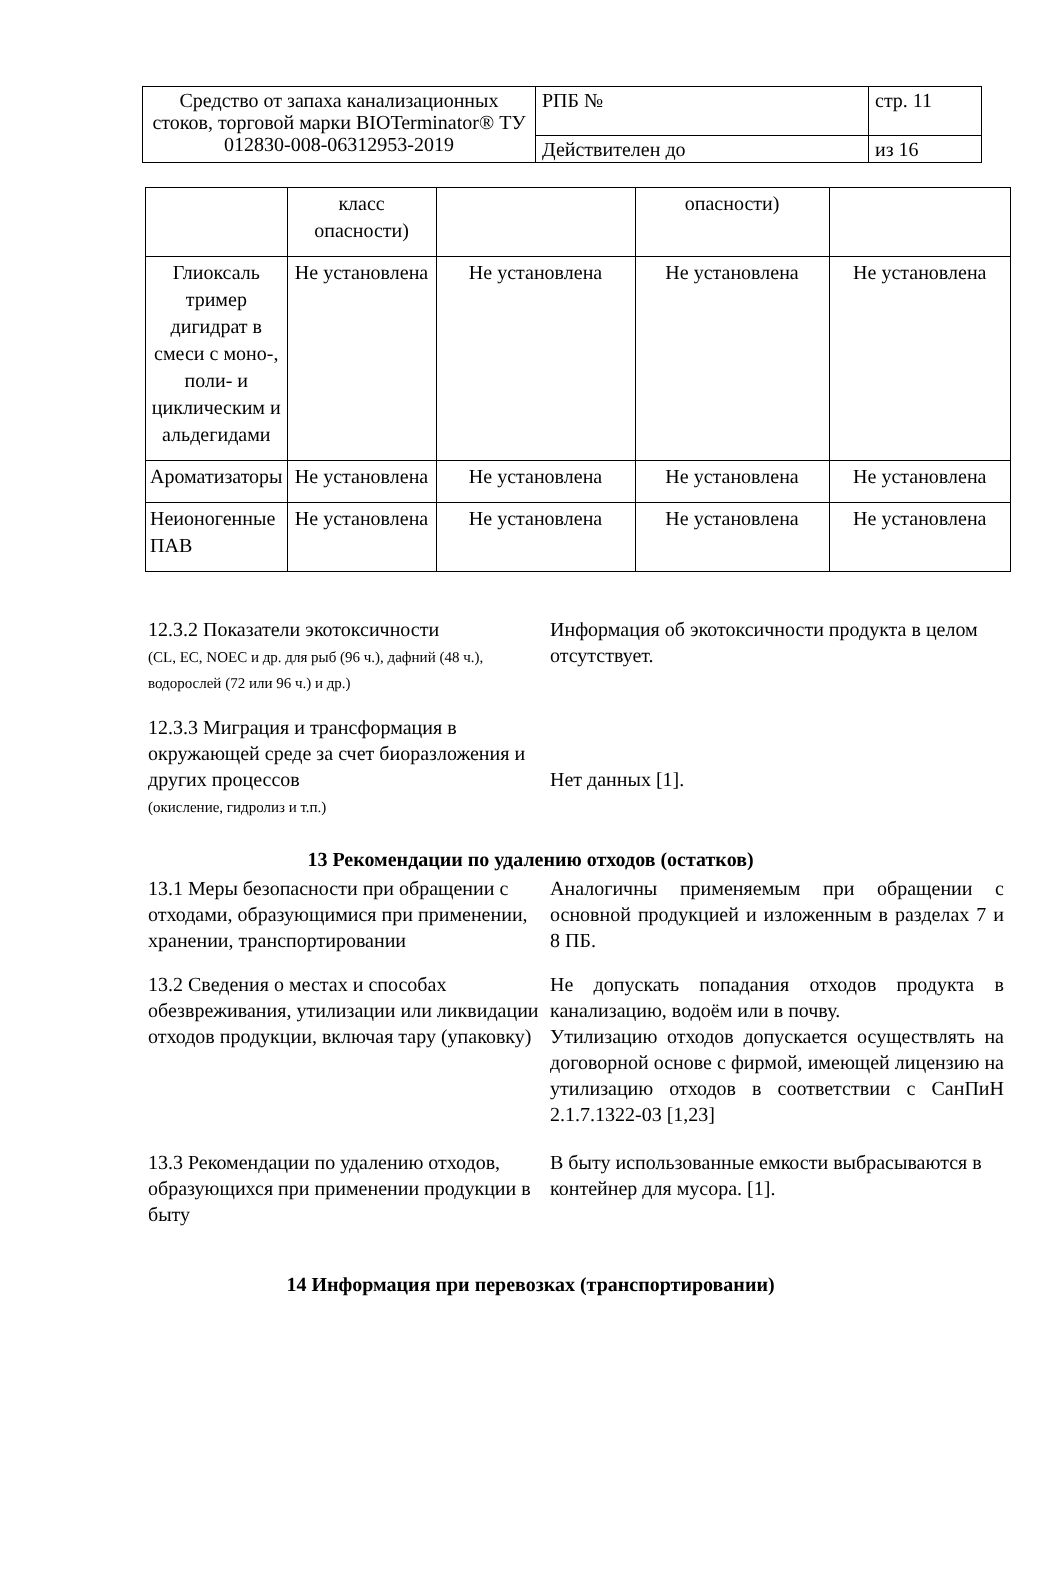| Средство от запаха канализационных стоков, торговой марки BIOTerminator® ТУ 012830-008-06312953-2019 | РПБ № | стр. 11 |
| | Действителен до | из 16 |
| | класс опасности) | | опасности) | |
| Глиоксаль тример дигидрат в смеси с моно-, поли- и циклическим и альдегидами | Не установлена | Не установлена | Не установлена | Не установлена |
| Ароматизаторы | Не установлена | Не установлена | Не установлена | Не установлена |
| Неионогенные ПАВ | Не установлена | Не установлена | Не установлена | Не установлена |
12.3.2 Показатели экотоксичности
(CL, EC, NOEC и др. для рыб (96 ч.), дафний (48 ч.), водорослей (72 или 96 ч.) и др.)
Информация об экотоксичности продукта в целом отсутствует.
12.3.3 Миграция и трансформация в окружающей среде за счет биоразложения и других процессов
(окисление, гидролиз и т.п.)
Нет данных [1].
13 Рекомендации по удалению отходов (остатков)
13.1 Меры безопасности при обращении с отходами, образующимися при применении, хранении, транспортировании
Аналогичны применяемым при обращении с основной продукцией и изложенным в разделах 7 и 8 ПБ.
13.2 Сведения о местах и способах обезвреживания, утилизации или ликвидации отходов продукции, включая тару (упаковку)
Не допускать попадания отходов продукта в канализацию, водоём или в почву.
Утилизацию отходов допускается осуществлять на договорной основе с фирмой, имеющей лицензию на утилизацию отходов в соответствии с СанПиН 2.1.7.1322-03 [1,23]
13.3 Рекомендации по удалению отходов, образующихся при применении продукции в быту
В быту использованные емкости выбрасываются в контейнер для мусора. [1].
14 Информация при перевозках (транспортировании)